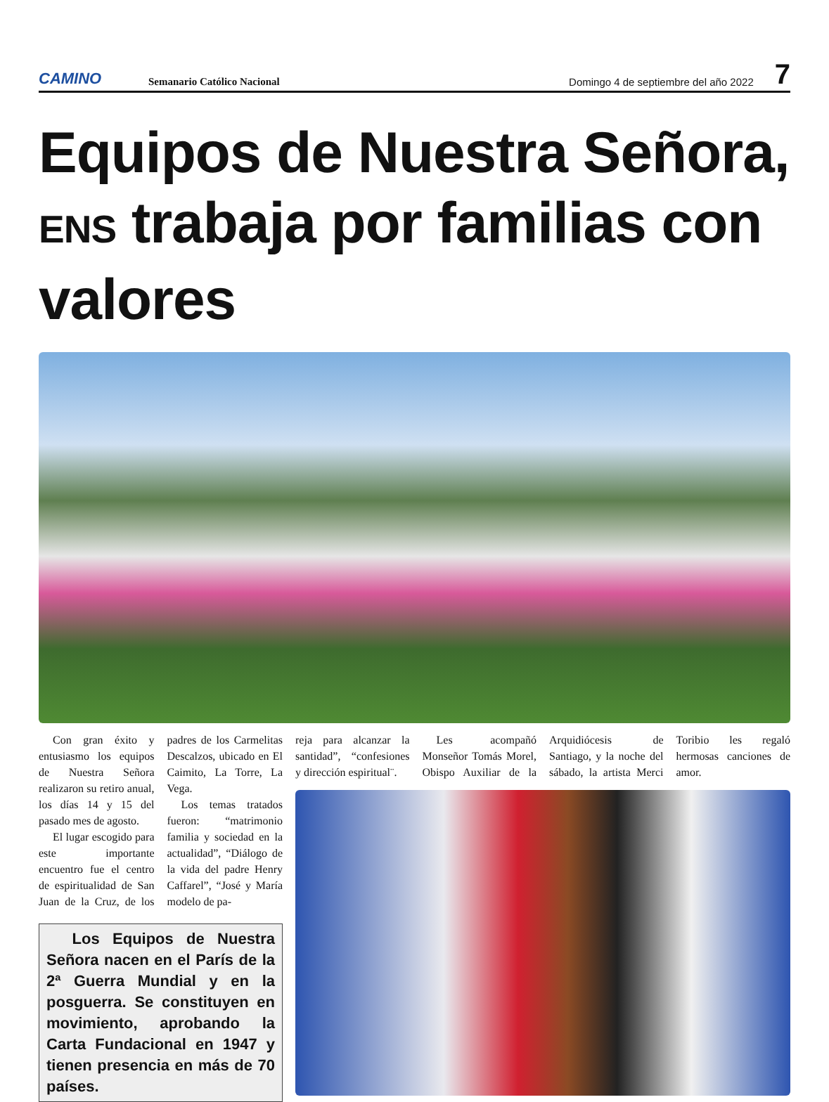CAMINO
Semanario Católico Nacional
Domingo 4 de septiembre del año 2022
7
Equipos de Nuestra Señora, ENS trabaja por familias con valores
Con gran éxito y entusiasmo los equipos de Nuestra Señora realizaron su retiro anual, los días 14 y 15 del pasado mes de agosto.
El lugar escogido para este importante encuentro fue el centro de espiritualidad de San Juan de la Cruz, de los padres de los Carmelitas Descalzos, ubicado en El Caimito, La Torre, La Vega.
Los temas tratados fueron: “matrimonio familia y sociedad en la actualidad”, “Diálogo de la vida del padre Henry Caffarel”, “José y María modelo de pa-
Los Equipos de Nuestra Señora nacen en el París de la 2ª Guerra Mundial y en la posguerra. Se constituyen en movimiento, aprobando la Carta Fundacional en 1947 y tienen presencia en más de 70 países.
reja para alcanzar la santidad”, “confesiones y dirección espiritual¨.
Les acompañó Monseñor Tomás Morel, Obispo Auxiliar de la Arquidiócesis de Santiago, y la noche del sábado, la artista Merci Toribio les regaló hermosas canciones de amor.